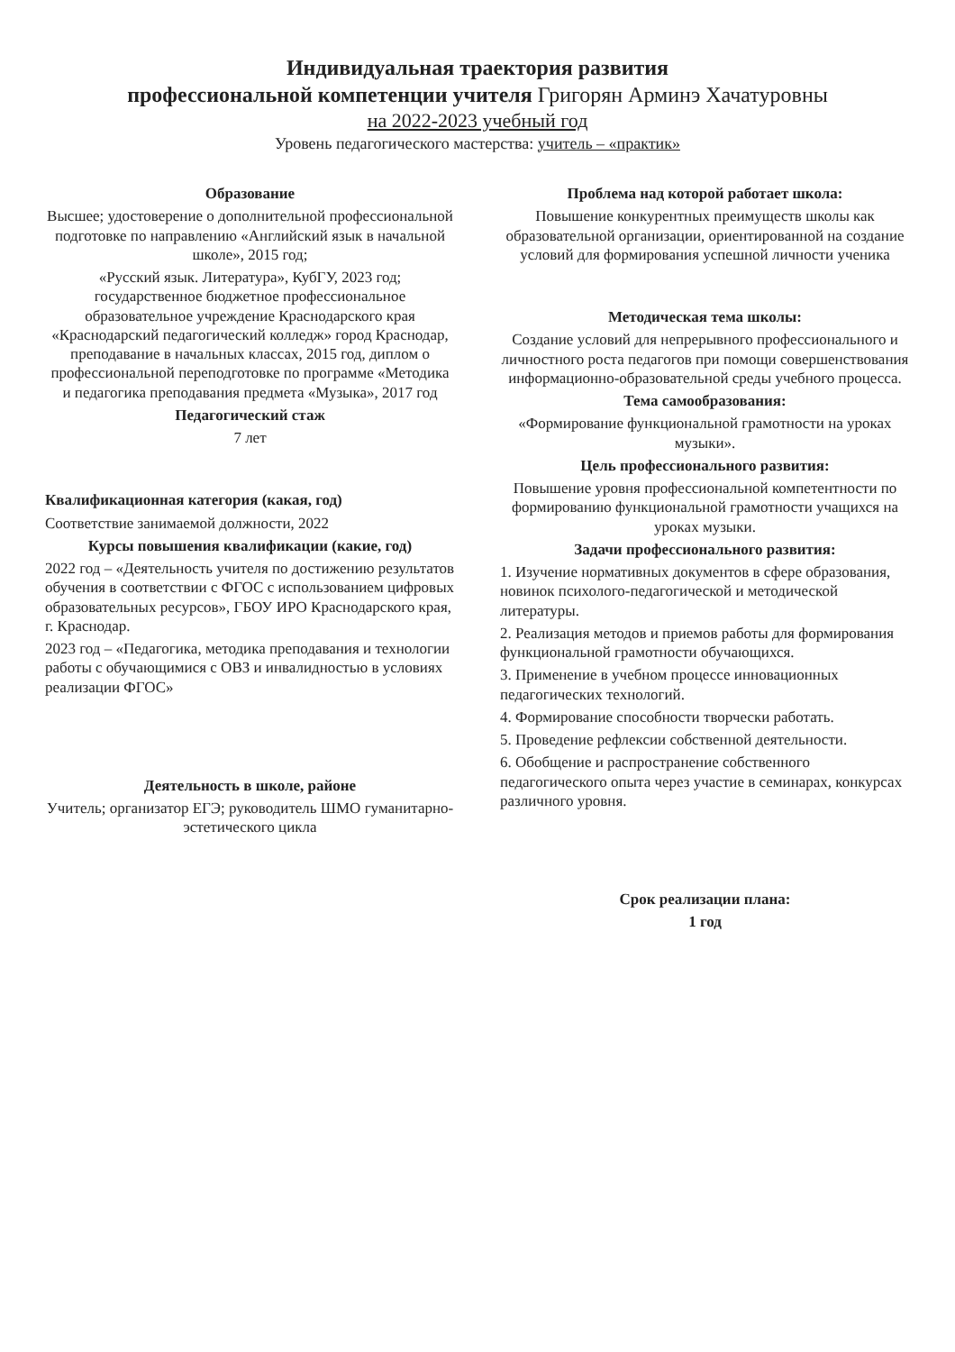Индивидуальная траектория развития
профессиональной компетенции учителя Григорян Арминэ Хачатуровны
на 2022-2023 учебный год
Уровень педагогического мастерства: учитель – «практик»
Образование
Высшее; удостоверение о дополнительной профессиональной подготовке по направлению «Английский язык в начальной школе», 2015 год;
«Русский язык. Литература», КубГУ, 2023 год; государственное бюджетное профессиональное образовательное учреждение Краснодарского края «Краснодарский педагогический колледж» город Краснодар, преподавание в начальных классах, 2015 год, диплом о профессиональной переподготовке по программе «Методика и педагогика преподавания предмета «Музыка», 2017 год
Педагогический стаж
7 лет
Квалификационная категория (какая, год)
Соответствие занимаемой должности, 2022
Курсы повышения квалификации (какие, год)
2022 год – «Деятельность учителя по достижению результатов обучения в соответствии с ФГОС с использованием цифровых образовательных ресурсов», ГБОУ ИРО Краснодарского края, г. Краснодар.
2023 год – «Педагогика, методика преподавания и технологии работы с обучающимися с ОВЗ и инвалидностью в условиях реализации ФГОС»
Деятельность в школе, районе
Учитель; организатор ЕГЭ; руководитель ШМО гуманитарно-эстетического цикла
Проблема над которой работает школа:
Повышение конкурентных преимуществ школы как образовательной организации, ориентированной на создание условий для формирования успешной личности ученика
Методическая тема школы:
Создание условий для непрерывного профессионального и личностного роста педагогов при помощи совершенствования информационно-образовательной среды учебного процесса.
Тема самообразования:
«Формирование функциональной грамотности на уроках музыки».
Цель профессионального развития:
Повышение уровня профессиональной компетентности по формированию функциональной грамотности учащихся на уроках музыки.
Задачи профессионального развития:
1. Изучение нормативных документов в сфере образования, новинок психолого-педагогической и методической литературы.
2. Реализация методов и приемов работы для формирования функциональной грамотности обучающихся.
3. Применение в учебном процессе инновационных педагогических технологий.
4. Формирование способности творчески работать.
5. Проведение рефлексии собственной деятельности.
6. Обобщение и распространение собственного педагогического опыта через участие в семинарах, конкурсах различного уровня.
Срок реализации плана:
1 год